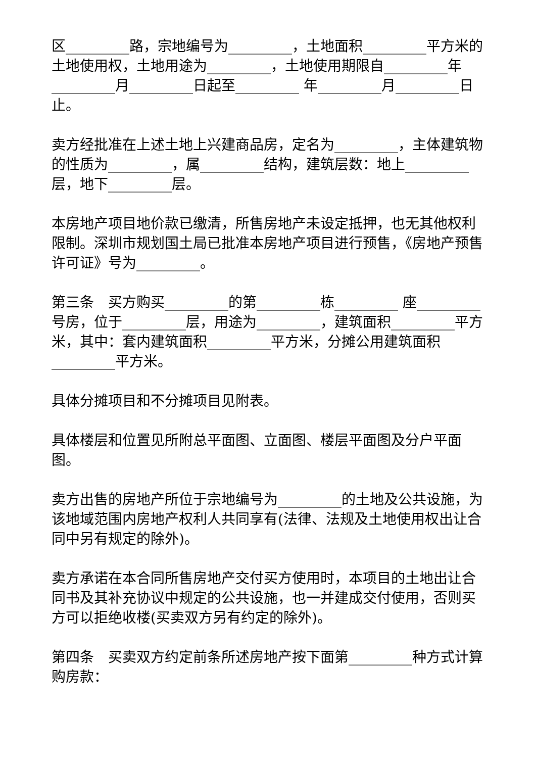区_________路，宗地编号为_________，土地面积_________平方米的土地使用权，土地用途为_________，土地使用期限自_________年_________月_________日起至_________ 年_________月_________日止。
卖方经批准在上述土地上兴建商品房，定名为_________，主体建筑物的性质为_________，属_________结构，建筑层数：地上_________层，地下_________层。
本房地产项目地价款已缴清，所售房地产未设定抵押，也无其他权利限制。深圳市规划国土局已批准本房地产项目进行预售，《房地产预售许可证》号为_________。
第三条　买方购买_________的第_________栋_________ 座_________号房，位于_________层，用途为_________，建筑面积_________平方米，其中：套内建筑面积_________平方米，分摊公用建筑面积_________平方米。
具体分摊项目和不分摊项目见附表。
具体楼层和位置见所附总平面图、立面图、楼层平面图及分户平面图。
卖方出售的房地产所位于宗地编号为_________的土地及公共设施，为该地域范围内房地产权利人共同享有(法律、法规及土地使用权出让合同中另有规定的除外)。
卖方承诺在本合同所售房地产交付买方使用时，本项目的土地出让合同书及其补充协议中规定的公共设施，也一并建成交付使用，否则买方可以拒绝收楼(买卖双方另有约定的除外)。
第四条　买卖双方约定前条所述房地产按下面第_________种方式计算购房款：